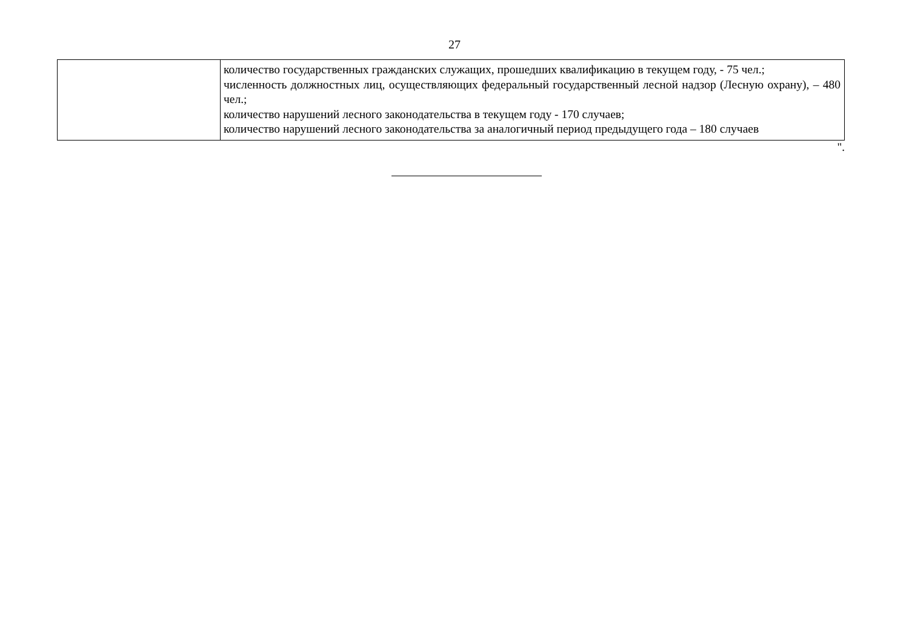27
| | количество государственных гражданских служащих, прошедших квалификацию в текущем году, - 75 чел.; численность должностных лиц, осуществляющих федеральный государственный лесной надзор (Лесную охрану), – 480 чел.; количество нарушений лесного законодательства в текущем году - 170 случаев; количество нарушений лесного законодательства за аналогичный период предыдущего года – 180 случаев |
".